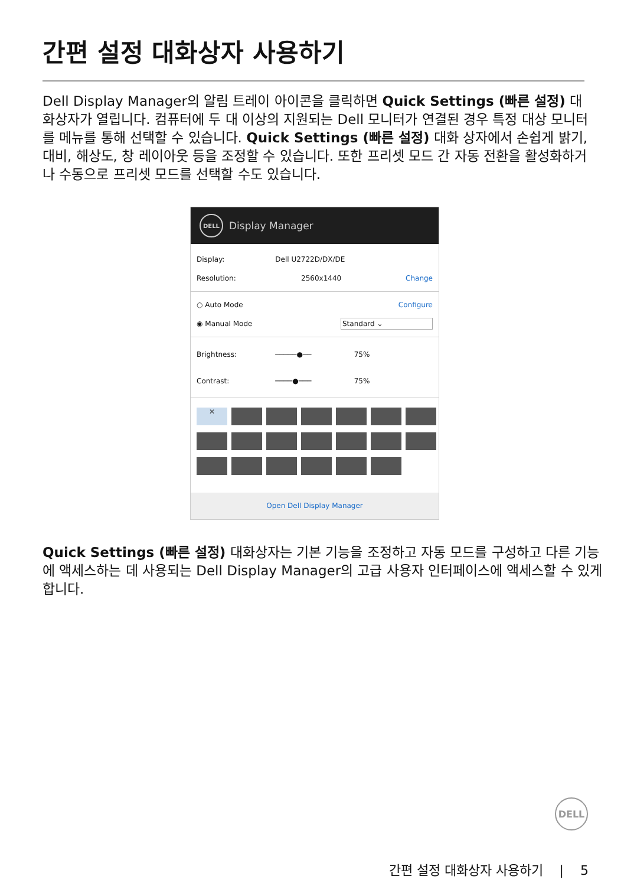간편 설정 대화상자 사용하기
Dell Display Manager의 알림 트레이 아이콘을 클릭하면 Quick Settings (빠른 설정) 대화상자가 열립니다. 컴퓨터에 두 대 이상의 지원되는 Dell 모니터가 연결된 경우 특정 대상 모니터를 메뉴를 통해 선택할 수 있습니다. Quick Settings (빠른 설정) 대화 상자에서 손쉽게 밝기, 대비, 해상도, 창 레이아웃 등을 조정할 수 있습니다. 또한 프리셋 모드 간 자동 전환을 활성화하거나 수동으로 프리셋 모드를 선택할 수도 있습니다.
DELL
Display Manager
Display: Dell U2722D/DX/DE
Resolution: 2560x1440 Change
○ Auto Mode Configure
◉ Manual Mode Standard ⌄
Brightness: ─────●── 75%
Contrast: ────●─── 75%
✕
Open Dell Display Manager
Quick Settings (빠른 설정) 대화상자는 기본 기능을 조정하고 자동 모드를 구성하고 다른 기능에 액세스하는 데 사용되는 Dell Display Manager의 고급 사용자 인터페이스에 액세스할 수 있게 합니다.
DELL
간편 설정 대화상자 사용하기 | 5